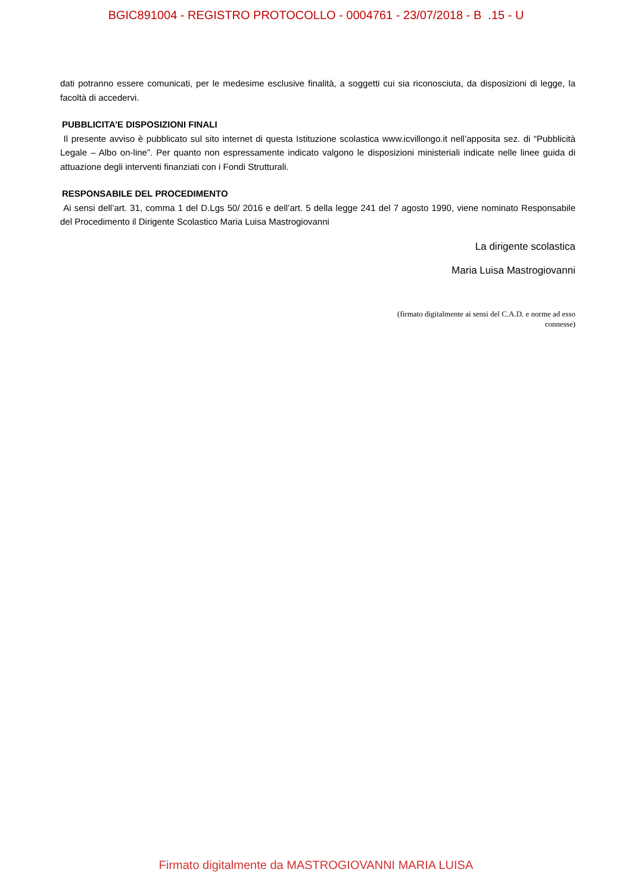BGIC891004 - REGISTRO PROTOCOLLO - 0004761 - 23/07/2018 - B .15 - U
dati potranno essere comunicati, per le medesime esclusive finalità, a soggetti cui sia riconosciuta, da disposizioni di legge, la facoltà di accedervi.
PUBBLICITA’E DISPOSIZIONI FINALI
Il presente avviso è pubblicato sul sito internet di questa Istituzione scolastica www.icvillongo.it nell’apposita sez. di “Pubblicità Legale – Albo on-line”. Per quanto non espressamente indicato valgono le disposizioni ministeriali indicate nelle linee guida di attuazione degli interventi finanziati con i Fondi Strutturali.
RESPONSABILE DEL PROCEDIMENTO
Ai sensi dell’art. 31, comma 1 del D.Lgs 50/ 2016 e dell’art. 5 della legge 241 del 7 agosto 1990, viene nominato Responsabile del Procedimento il Dirigente Scolastico Maria Luisa Mastrogiovanni
La dirigente scolastica
Maria Luisa Mastrogiovanni
(firmato digitalmente ai sensi del C.A.D. e norme ad esso connesse)
Firmato digitalmente da MASTROGIOVANNI MARIA LUISA